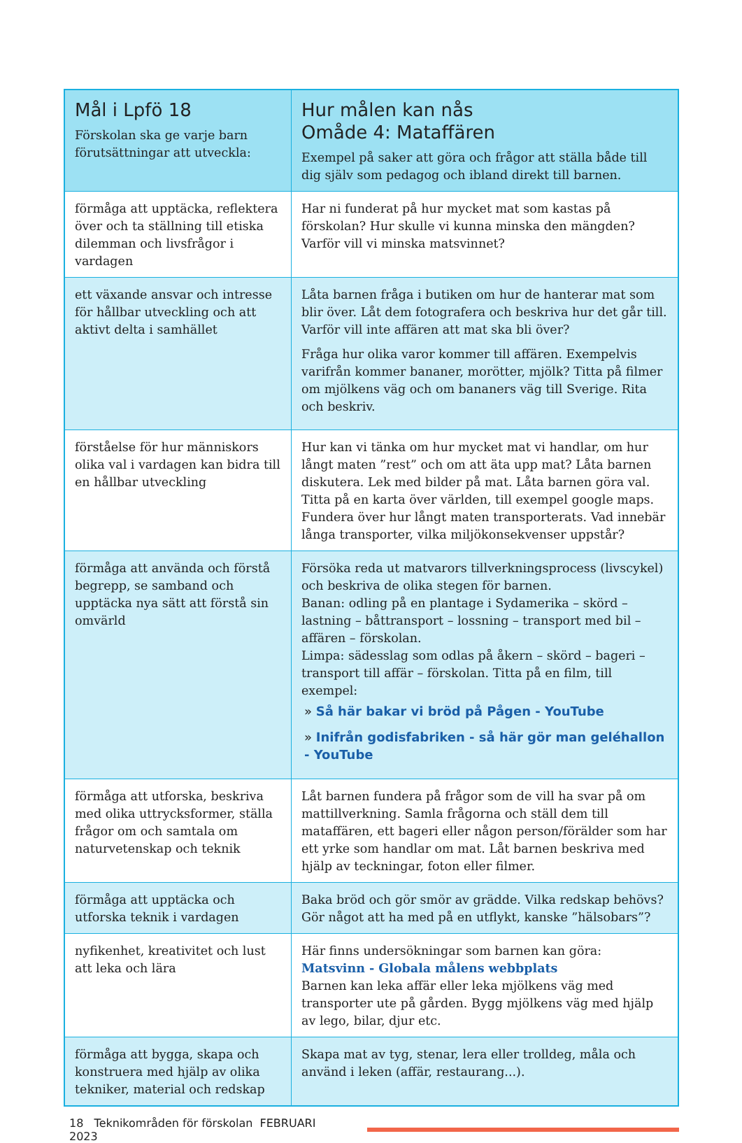| Mål i Lpfö 18 Förskolan ska ge varje barn förutsättningar att utveckla: | Hur målen kan nås Omåde 4: Mataffären Exempel på saker att göra och frågor att ställa både till dig själv som pedagog och ibland direkt till barnen. |
| --- | --- |
| förmåga att upptäcka, reflektera över och ta ställning till etiska dilemman och livsfrågor i vardagen | Har ni funderat på hur mycket mat som kastas på förskolan? Hur skulle vi kunna minska den mängden? Varför vill vi minska matsvinnet? |
| ett växande ansvar och intresse för hållbar utveckling och att aktivt delta i samhället | Låta barnen fråga i butiken om hur de hanterar mat som blir över. Låt dem fotografera och beskriva hur det går till. Varför vill inte affären att mat ska bli över? Fråga hur olika varor kommer till affären. Exempelvis varifrån kommer bananer, morötter, mjölk? Titta på filmer om mjölkens väg och om bananers väg till Sverige. Rita och beskriv. |
| förståelse för hur människors olika val i vardagen kan bidra till en hållbar utveckling | Hur kan vi tänka om hur mycket mat vi handlar, om hur långt maten ”rest” och om att äta upp mat? Låta barnen diskutera. Lek med bilder på mat. Låta barnen göra val. Titta på en karta över världen, till exempel google maps. Fundera över hur långt maten transporterats. Vad innebär långa transporter, vilka miljökonsekvenser uppstår? |
| förmåga att använda och förstå begrepp, se samband och upptäcka nya sätt att förstå sin omvärld | Försöka reda ut matvarors tillverkningsprocess (livscykel) och beskriva de olika stegen för barnen. Banan: odling på en plantage i Sydamerika – skörd – lastning – båttransport – lossning – transport med bil – affären – förskolan. Limpa: sädesslag som odlas på åkern – skörd – bageri – transport till affär – förskolan. Titta på en film, till exempel: » Så här bakar vi bröd på Pågen - YouTube » Inifrån godisfabriken - så här gör man geléhallon - YouTube |
| förmåga att utforska, beskriva med olika uttrycksformer, ställa frågor om och samtala om naturvetenskap och teknik | Låt barnen fundera på frågor som de vill ha svar på om mattillverkning. Samla frågorna och ställ dem till mataffären, ett bageri eller någon person/förälder som har ett yrke som handlar om mat. Låt barnen beskriva med hjälp av teckningar, foton eller filmer. |
| förmåga att upptäcka och utforska teknik i vardagen | Baka bröd och gör smör av grädde. Vilka redskap behövs? Gör något att ha med på en utflykt, kanske ”hälsobars”? |
| nyfikenhet, kreativitet och lust att leka och lära | Här finns undersökningar som barnen kan göra: Matsvinn - Globala målens webbplats Barnen kan leka affär eller leka mjölkens väg med transporter ute på gården. Bygg mjölkens väg med hjälp av lego, bilar, djur etc. |
| förmåga att bygga, skapa och konstruera med hjälp av olika tekniker, material och redskap | Skapa mat av tyg, stenar, lera eller trolldeg, måla och använd i leken (affär, restaurang...). |
18 Teknikområden för förskolan FEBRUARI 2023